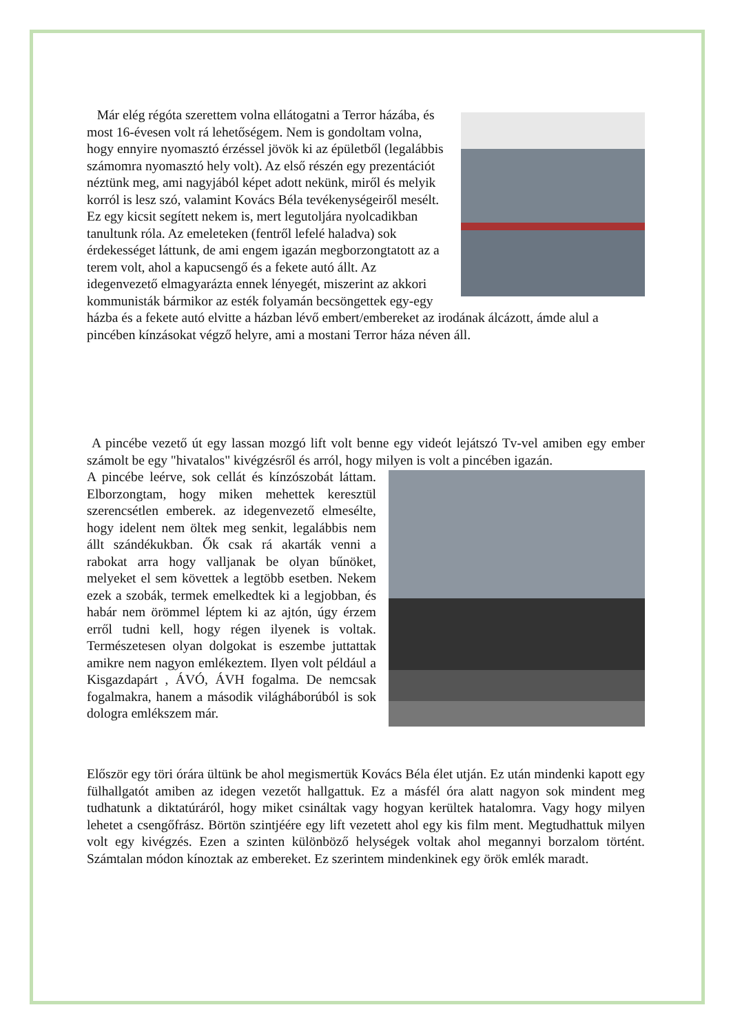Már elég régóta szerettem volna ellátogatni a Terror házába, és most 16-évesen volt rá lehetőségem. Nem is gondoltam volna, hogy ennyire nyomasztó érzéssel jövök ki az épületből (legalábbis számomra nyomasztó hely volt). Az első részén egy prezentációt néztünk meg, ami nagyjából képet adott nekünk, miről és melyik korról is lesz szó, valamint Kovács Béla tevékenységeiről mesélt. Ez egy kicsit segített nekem is, mert legutoljára nyolcadikban tanultunk róla. Az emeleteken (fentről lefelé haladva) sok érdekességet láttunk, de ami engem igazán megborzongtatott az a terem volt, ahol a kapucsengő és a fekete autó állt. Az idegenvezető elmagyarázta ennek lényegét, miszerint az akkori kommunisták bármikor az esték folyamán becsöngettek egy-egy házba és a fekete autó elvitte a házban lévő embert/embereket az irodának álcázott, ámde alul a pincében kínzásokat végző helyre, ami a mostani Terror háza néven áll.
A pincébe vezető út egy lassan mozgó lift volt benne egy videót lejátszó Tv-vel amiben egy ember számolt be egy "hivatalos" kivégzésről és arról, hogy milyen is volt a pincében igazán.
A pincébe leérve, sok cellát és kínzószobát láttam. Elborzongtam, hogy miken mehettek keresztül szerencsétlen emberek. az idegenvezető elmesélte, hogy idelent nem öltek meg senkit, legalábbis nem állt szándékukban. Ők csak rá akarták venni a rabokat arra hogy valljanak be olyan bűnöket, melyeket el sem követtek a legtöbb esetben. Nekem ezek a szobák, termek emelkedtek ki a legjobban, és habár nem örömmel léptem ki az ajtón, úgy érzem erről tudni kell, hogy régen ilyenek is voltak. Természetesen olyan dolgokat is eszembe juttattak amikre nem nagyon emlékeztem. Ilyen volt például a Kisgazdapárt , ÁVÓ, ÁVH fogalma. De nemcsak fogalmakra, hanem a második világháborúból is sok dologra emlékszem már.
Először egy töri órára ültünk be ahol megismertük Kovács Béla élet utján. Ez után mindenki kapott egy fülhallgatót amiben az idegen vezetőt hallgattuk. Ez a másfél óra alatt nagyon sok mindent meg tudhatunk a diktatúráról, hogy miket csináltak vagy hogyan kerültek hatalomra. Vagy hogy milyen lehetet a csengőfrász. Börtön szintjéére egy lift vezetett ahol egy kis film ment. Megtudhattuk milyen volt egy kivégzés. Ezen a szinten különböző helységek voltak ahol megannyi borzalom történt. Számtalan módon kínoztak az embereket. Ez szerintem mindenkinek egy örök emlék maradt.